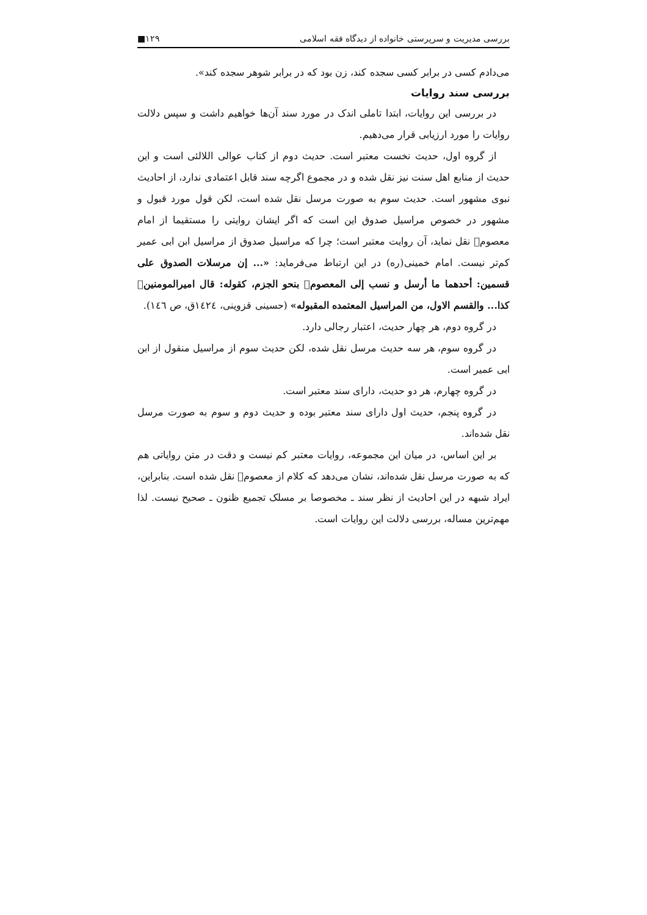بررسی مدیریت و سرپرستی خانواده از دیدگاه فقه اسلامی ۱۲۹■
می‌دادم کسی در برابر کسی سجده کند، زن بود که در برابر شوهر سجده کند».
بررسی سند روایات
در بررسی این روایات، ابتدا تاملی اندک در مورد سند آن‌ها خواهیم داشت و سپس دلالت روایات را مورد ارزیابی قرار می‌دهیم.
از گروه اول، حدیث نخست معتبر است. حدیث دوم از کتاب عوالی اللالئی است و این حدیث از منابع اهل سنت نیز نقل شده و در مجموع اگرچه سند قابل اعتمادی ندارد، از احادیث نبوی مشهور است. حدیث سوم به صورت مرسل نقل شده است، لکن قول مورد قبول و مشهور در خصوص مراسیل صدوق این است که اگر ایشان روایتی را مستقیما از امام معصوم﷣ نقل نماید، آن روایت معتبر است؛ چرا که مراسیل صدوق از مراسیل ابن ابی عمیر کم‌تر نیست. امام خمینی(ره) در این ارتباط می‌فرماید: «... إن مرسلات الصدوق علی قسمین: أحدهما ما أرسل و نسب إلی المعصوم﷣ بنحو الجزم، کقوله: قال امیرالمومنین﷣ کذا... والقسم الاول، من المراسیل المعتمده المقبوله» (حسینی قزوینی، ١٤٢٤ق، ص ١٤٦).
در گروه دوم، هر چهار حدیث، اعتبار رجالی دارد.
در گروه سوم، هر سه حدیث مرسل نقل شده، لکن حدیث سوم از مراسیل منقول از ابن ابی عمیر است.
در گروه چهارم، هر دو حدیث، دارای سند معتبر است.
در گروه پنجم، حدیث اول دارای سند معتبر بوده و حدیث دوم و سوم به صورت مرسل نقل شده‌اند.
بر این اساس، در میان این مجموعه، روایات معتبر کم نیست و دقت در متن روایاتی هم که به صورت مرسل نقل شده‌اند، نشان می‌دهد که کلام از معصوم﷣ نقل شده است. بنابراین، ایراد شبهه در این احادیث از نظر سند ـ مخصوصا بر مسلک تجمیع ظنون ـ صحیح نیست. لذا مهم‌ترین مساله، بررسی دلالت این روایات است.